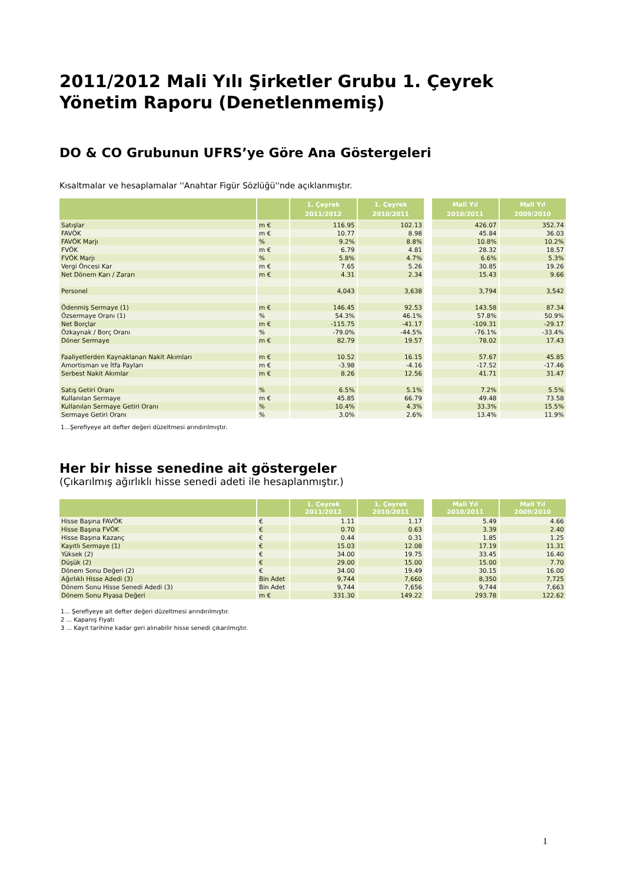2011/2012 Mali Yılı Şirketler Grubu 1. Çeyrek Yönetim Raporu (Denetlenmemiş)
DO & CO Grubunun UFRS’ye Göre Ana Göstergeleri
Kısaltmalar ve hesaplamalar ''Anahtar Figür Sözlüğü''nde açıklanmıştır.
| | | 1. Çeyrek 2011/2012 | 1. Çeyrek 2010/2011 | | Mali Yıl 2010/2011 | Mali Yıl 2009/2010 |
| --- | --- | --- | --- | --- | --- | --- |
| Satışlar | m € | 116.95 | 102.13 | | 426.07 | 352.74 |
| FAVÖK | m € | 10.77 | 8.98 | | 45.84 | 36.03 |
| FAVÖK Marjı | % | 9.2% | 8.8% | | 10.8% | 10.2% |
| FVÖK | m € | 6.79 | 4.81 | | 28.32 | 18.57 |
| FVÖK Marjı | % | 5.8% | 4.7% | | 6.6% | 5.3% |
| Vergi Öncesi Kar | m € | 7.65 | 5.26 | | 30.85 | 19.26 |
| Net Dönem Karı / Zararı | m € | 4.31 | 2.34 | | 15.43 | 9.66 |
| Personel | | 4,043 | 3,638 | | 3,794 | 3,542 |
| Ödenmiş Sermaye (1) | m € | 146.45 | 92.53 | | 143.58 | 87.34 |
| Özsermaye Oranı (1) | % | 54.3% | 46.1% | | 57.8% | 50.9% |
| Net Borçlar | m € | -115.75 | -41.17 | | -109.31 | -29.17 |
| Özkaynak / Borç Oranı | % | -79.0% | -44.5% | | -76.1% | -33.4% |
| Döner Sermaye | m € | 82.79 | 19.57 | | 78.02 | 17.43 |
| Faaliyetlerden Kaynaklanan Nakit Akımları | m € | 10.52 | 16.15 | | 57.67 | 45.85 |
| Amortisman ve İtfa Payları | m € | -3.98 | -4.16 | | -17.52 | -17.46 |
| Serbest Nakit Akımlar | m € | 8.26 | 12.56 | | 41.71 | 31.47 |
| Satış Getiri Oranı | % | 6.5% | 5.1% | | 7.2% | 5.5% |
| Kullanılan Sermaye | m € | 45.85 | 66.79 | | 49.48 | 73.58 |
| Kullanılan Sermaye Getiri Oranı | % | 10.4% | 4.3% | | 33.3% | 15.5% |
| Sermaye Getiri Oranı | % | 3.0% | 2.6% | | 13.4% | 11.9% |
1...Şerefiyeye ait defter değeri düzeltmesi arındırılmıştır.
Her bir hisse senedine ait göstergeler
(Çıkarılmış ağırlıklı hisse senedi adeti ile hesaplanmıştır.)
| | | 1. Çeyrek 2011/2012 | 1. Çeyrek 2010/2011 | | Mali Yıl 2010/2011 | Mali Yıl 2009/2010 |
| --- | --- | --- | --- | --- | --- | --- |
| Hisse Başına FAVÖK | € | 1.11 | 1.17 | | 5.49 | 4.66 |
| Hisse Başına FVÖK | € | 0.70 | 0.63 | | 3.39 | 2.40 |
| Hisse Başına Kazanç | € | 0.44 | 0.31 | | 1.85 | 1.25 |
| Kayıtlı Sermaye (1) | € | 15.03 | 12.08 | | 17.19 | 11.31 |
| Yüksek (2) | € | 34.00 | 19.75 | | 33.45 | 16.40 |
| Düşük (2) | € | 29.00 | 15.00 | | 15.00 | 7.70 |
| Dönem Sonu Değeri (2) | € | 34.00 | 19.49 | | 30.15 | 16.00 |
| Ağırlıklı Hisse Adedi (3) | Bin Adet | 9,744 | 7,660 | | 8,350 | 7,725 |
| Dönem Sonu Hisse Senedi Adedi (3) | Bin Adet | 9,744 | 7,656 | | 9,744 | 7,663 |
| Dönem Sonu Piyasa Değeri | m € | 331.30 | 149.22 | | 293.78 | 122.62 |
1... Şerefiyeye ait defter değeri düzeltmesi arındırılmıştır.
2 ... Kapanış Fiyatı
3 ... Kayıt tarihine kadar geri alınabilir hisse senedi çıkarılmıştır.
1